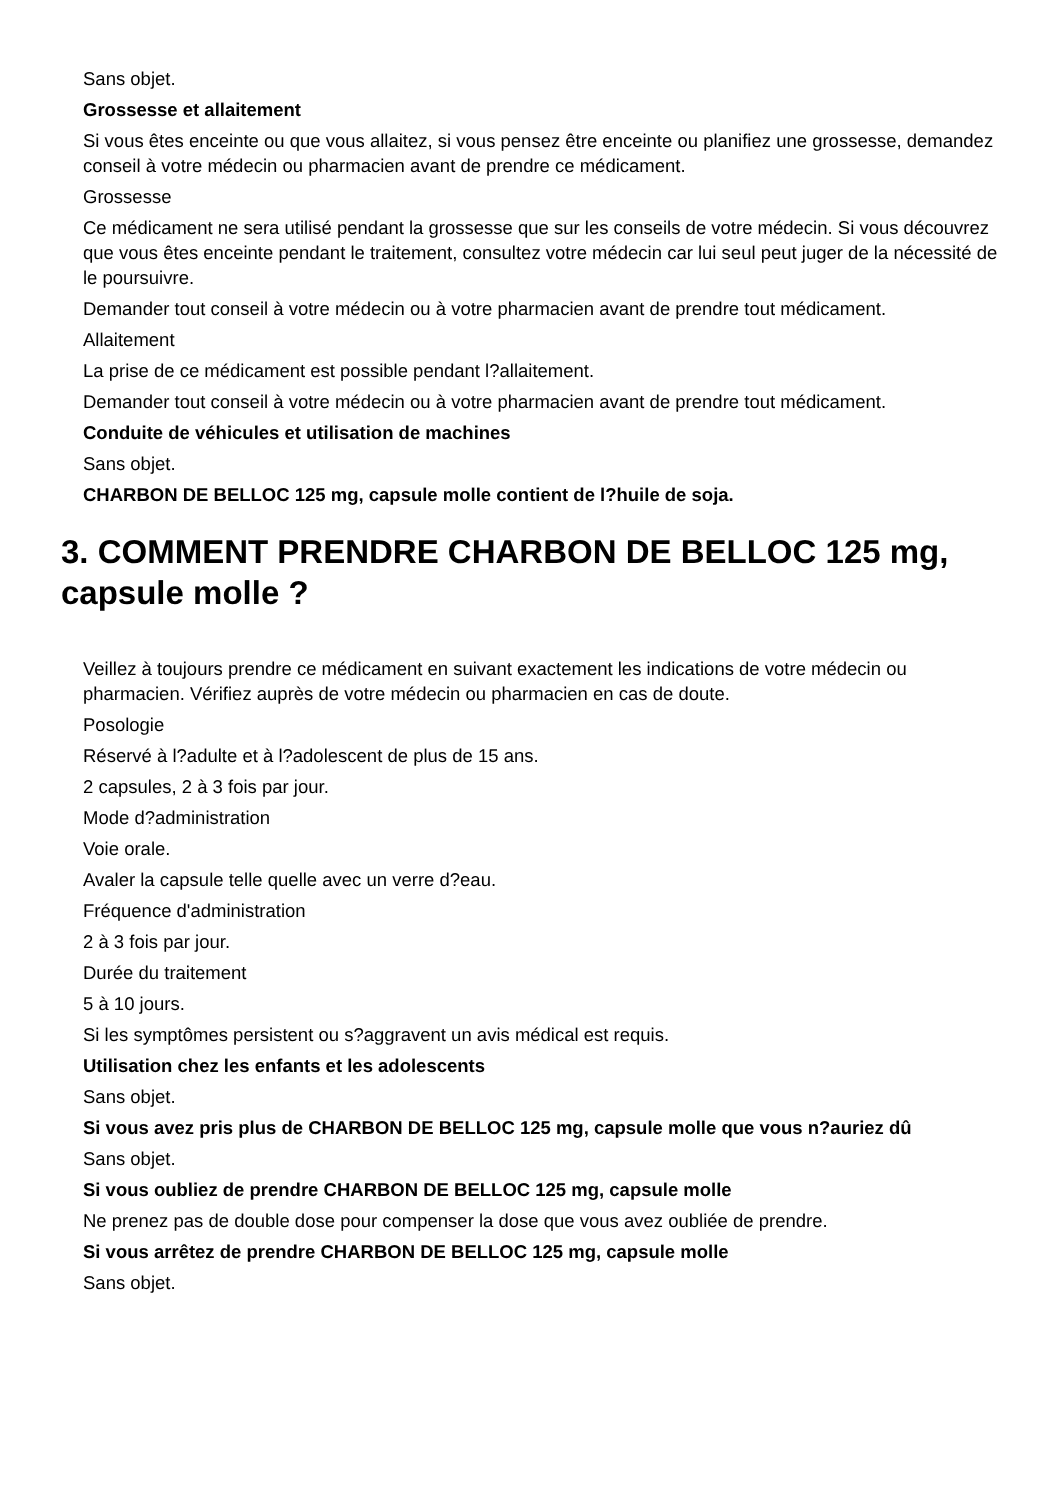Sans objet.
Grossesse et allaitement
Si vous êtes enceinte ou que vous allaitez, si vous pensez être enceinte ou planifiez une grossesse, demandez conseil à votre médecin ou pharmacien avant de prendre ce médicament.
Grossesse
Ce médicament ne sera utilisé pendant la grossesse que sur les conseils de votre médecin. Si vous découvrez que vous êtes enceinte pendant le traitement, consultez votre médecin car lui seul peut juger de la nécessité de le poursuivre.
Demander tout conseil à votre médecin ou à votre pharmacien avant de prendre tout médicament.
Allaitement
La prise de ce médicament est possible pendant l?allaitement.
Demander tout conseil à votre médecin ou à votre pharmacien avant de prendre tout médicament.
Conduite de véhicules et utilisation de machines
Sans objet.
CHARBON DE BELLOC 125 mg, capsule molle contient de l?huile de soja.
3. COMMENT PRENDRE CHARBON DE BELLOC 125 mg, capsule molle ?
Veillez à toujours prendre ce médicament en suivant exactement les indications de votre médecin ou pharmacien. Vérifiez auprès de votre médecin ou pharmacien en cas de doute.
Posologie
Réservé à l?adulte et à l?adolescent de plus de 15 ans.
2 capsules, 2 à 3 fois par jour.
Mode d?administration
Voie orale.
Avaler la capsule telle quelle avec un verre d?eau.
Fréquence d'administration
2 à 3 fois par jour.
Durée du traitement
5 à 10 jours.
Si les symptômes persistent ou s?aggravent un avis médical est requis.
Utilisation chez les enfants et les adolescents
Sans objet.
Si vous avez pris plus de CHARBON DE BELLOC 125 mg, capsule molle que vous n?auriez dû
Sans objet.
Si vous oubliez de prendre CHARBON DE BELLOC 125 mg, capsule molle
Ne prenez pas de double dose pour compenser la dose que vous avez oubliée de prendre.
Si vous arrêtez de prendre CHARBON DE BELLOC 125 mg, capsule molle
Sans objet.